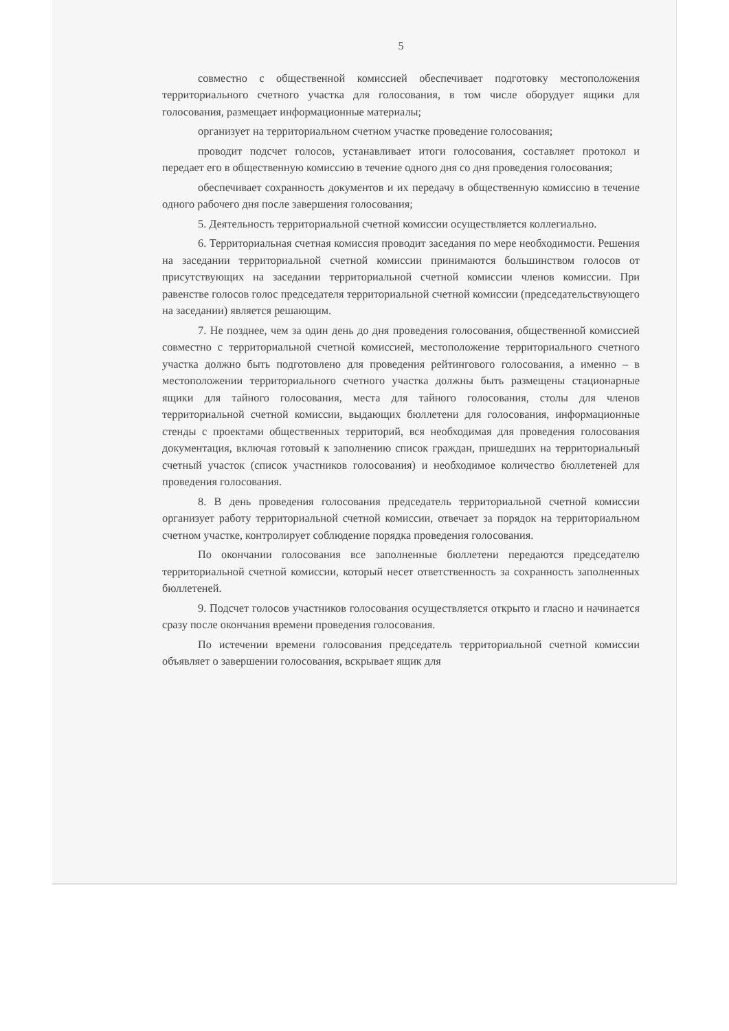5
совместно с общественной комиссией обеспечивает подготовку местоположения территориального счетного участка для голосования, в том числе оборудует ящики для голосования, размещает информационные материалы;
организует на территориальном счетном участке проведение голосования;
проводит подсчет голосов, устанавливает итоги голосования, составляет протокол и передает его в общественную комиссию в течение одного дня со дня проведения голосования;
обеспечивает сохранность документов и их передачу в общественную комиссию в течение одного рабочего дня после завершения голосования;
5. Деятельность территориальной счетной комиссии осуществляется коллегиально.
6. Территориальная счетная комиссия проводит заседания по мере необходимости. Решения на заседании территориальной счетной комиссии принимаются большинством голосов от присутствующих на заседании территориальной счетной комиссии членов комиссии. При равенстве голосов голос председателя территориальной счетной комиссии (председательствующего на заседании) является решающим.
7. Не позднее, чем за один день до дня проведения голосования, общественной комиссией совместно с территориальной счетной комиссией, местоположение территориального счетного участка должно быть подготовлено для проведения рейтингового голосования, а именно – в местоположении территориального счетного участка должны быть размещены стационарные ящики для тайного голосования, места для тайного голосования, столы для членов территориальной счетной комиссии, выдающих бюллетени для голосования, информационные стенды с проектами общественных территорий, вся необходимая для проведения голосования документация, включая готовый к заполнению список граждан, пришедших на территориальный счетный участок (список участников голосования) и необходимое количество бюллетеней для проведения голосования.
8. В день проведения голосования председатель территориальной счетной комиссии организует работу территориальной счетной комиссии, отвечает за порядок на территориальном счетном участке, контролирует соблюдение порядка проведения голосования.
По окончании голосования все заполненные бюллетени передаются председателю территориальной счетной комиссии, который несет ответственность за сохранность заполненных бюллетеней.
9. Подсчет голосов участников голосования осуществляется открыто и гласно и начинается сразу после окончания времени проведения голосования.
По истечении времени голосования председатель территориальной счетной комиссии объявляет о завершении голосования, вскрывает ящик для